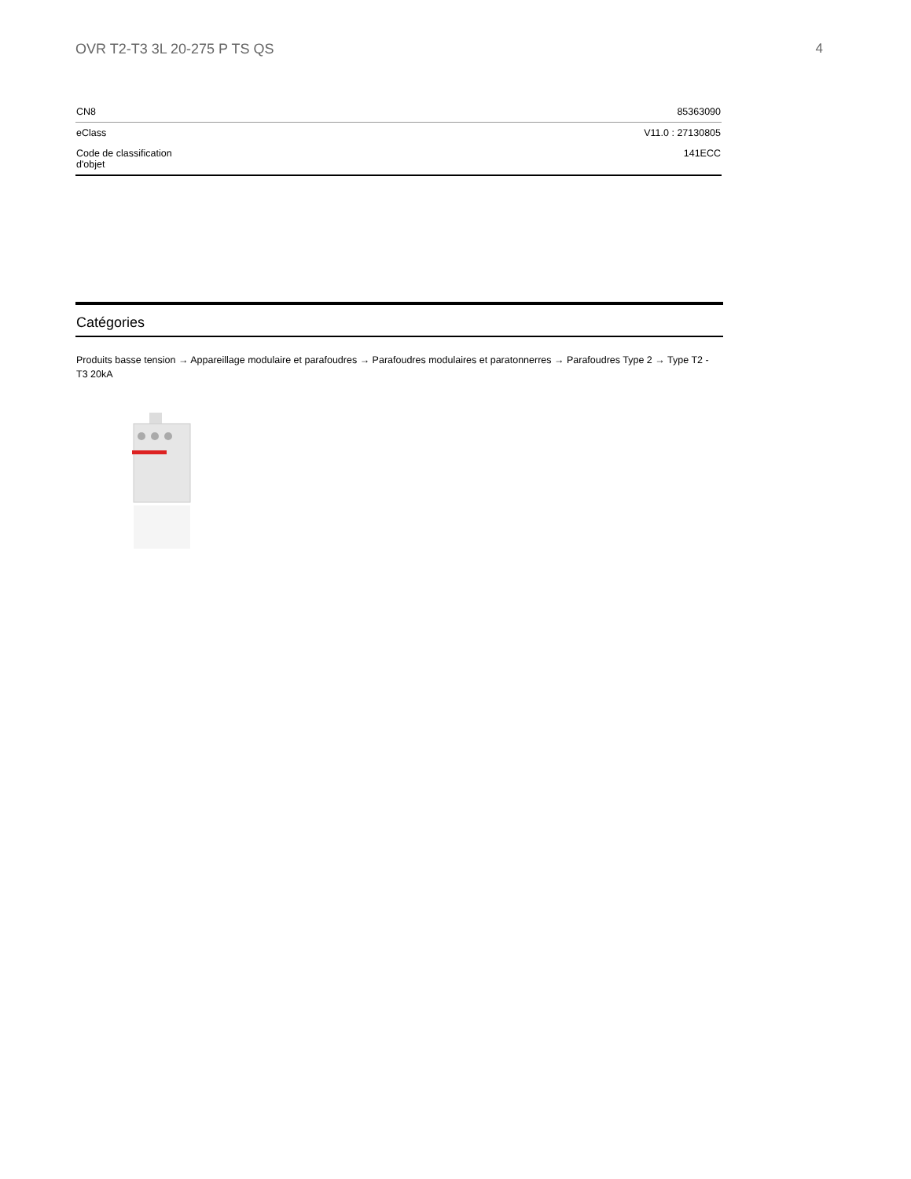OVR T2-T3 3L 20-275 P TS QS 4
| CN8 | 85363090 |
| eClass | V11.0 : 27130805 |
| Code de classification d'objet | 141ECC |
Catégories
Produits basse tension → Appareillage modulaire et parafoudres → Parafoudres modulaires et paratonnerres → Parafoudres Type 2 → Type T2 - T3 20kA